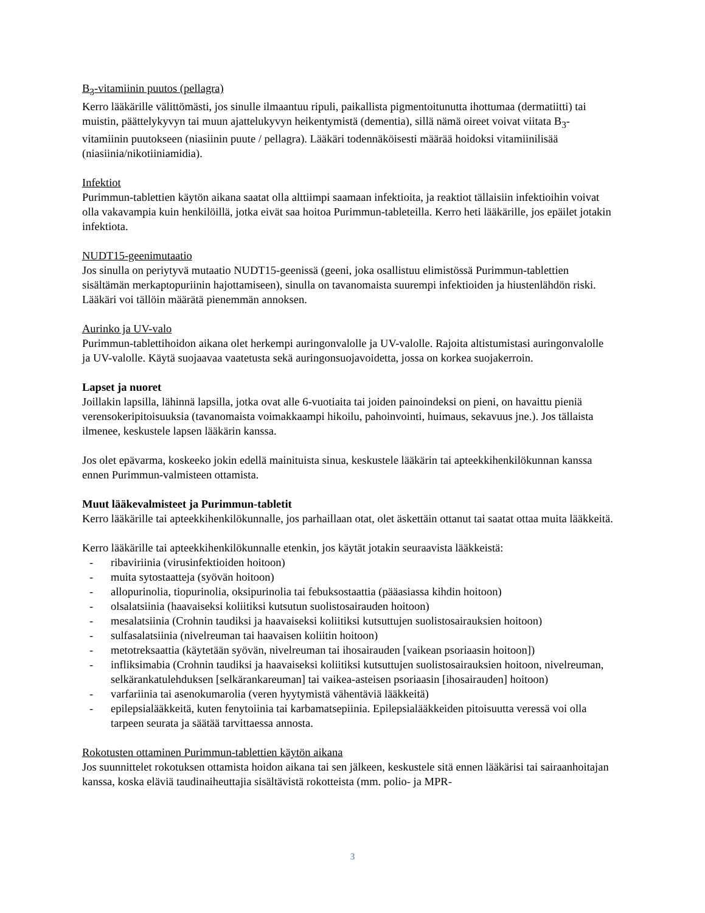B<sub>3</sub>-vitamiinin puutos (pellagra)
Kerro lääkärille välittömästi, jos sinulle ilmaantuu ripuli, paikallista pigmentoitunutta ihottumaa (dermatiitti) tai muistin, päättelykyvyn tai muun ajattelukyvyn heikentymistä (dementia), sillä nämä oireet voivat viitata B<sub>3</sub>-vitamiinin puutokseen (niasiinin puute / pellagra). Lääkäri todennäköisesti määrää hoidoksi vitamiinilisää (niasiinia/nikotiiniamidia).
Infektiot
Purimmun-tablettien käytön aikana saatat olla alttiimpi saamaan infektioita, ja reaktiot tällaisiin infektioihin voivat olla vakavampia kuin henkilöillä, jotka eivät saa hoitoa Purimmun-tableteilla. Kerro heti lääkärille, jos epäilet jotakin infektiota.
NUDT15-geenimutaatio
Jos sinulla on periytyvä mutaatio NUDT15-geenissä (geeni, joka osallistuu elimistössä Purimmun-tablettien sisältämän merkaptopuriinin hajottamiseen), sinulla on tavanomaista suurempi infektioiden ja hiustenlähdön riski. Lääkäri voi tällöin määrätä pienemmän annoksen.
Aurinko ja UV-valo
Purimmun-tablettihoidon aikana olet herkempi auringonvalolle ja UV-valolle. Rajoita altistumistasi auringonvalolle ja UV-valolle. Käytä suojaavaa vaatetusta sekä auringonsuojavoidetta, jossa on korkea suojakerroin.
Lapset ja nuoret
Joillakin lapsilla, lähinnä lapsilla, jotka ovat alle 6-vuotiaita tai joiden painoindeksi on pieni, on havaittu pieniä verensokeripitoisuuksia (tavanomaista voimakkaampi hikoilu, pahoinvointi, huimaus, sekavuus jne.). Jos tällaista ilmenee, keskustele lapsen lääkärin kanssa.
Jos olet epävarma, koskeeko jokin edellä mainituista sinua, keskustele lääkärin tai apteekkihenkilökunnan kanssa ennen Purimmun-valmisteen ottamista.
Muut lääkevalmisteet ja Purimmun-tabletit
Kerro lääkärille tai apteekkihenkilökunnalle, jos parhaillaan otat, olet äskettäin ottanut tai saatat ottaa muita lääkkeitä.
Kerro lääkärille tai apteekkihenkilökunnalle etenkin, jos käytät jotakin seuraavista lääkkeistä:
- ribaviriinia (virusinfektioiden hoitoon)
- muita sytostaatteja (syövän hoitoon)
- allopurinolia, tiopurinolia, oksipurinolia tai febuksostaattia (pääasiassa kihdin hoitoon)
- olsalatsiinia (haavaiseksi koliitiksi kutsutun suolistosairauden hoitoon)
- mesalatsiinia (Crohnin taudiksi ja haavaiseksi koliitiksi kutsuttujen suolistosairauksien hoitoon)
- sulfasalatsiinia (nivelreuman tai haavaisen koliitin hoitoon)
- metotreksaattia (käytetään syövän, nivelreuman tai ihosairauden [vaikean psoriaasin hoitoon])
- infliksimabia (Crohnin taudiksi ja haavaiseksi koliitiksi kutsuttujen suolistosairauksien hoitoon, nivelreuman, selkärankatulehduksen [selkärankareuman] tai vaikea-asteisen psoriaasin [ihosairauden] hoitoon)
- varfariinia tai asenokumarolia (veren hyytymistä vähentäviä lääkkeitä)
- epilepsialääkkeitä, kuten fenytoiinia tai karbamatsepiinia. Epilepsialääkkeiden pitoisuutta veressä voi olla tarpeen seurata ja säätää tarvittaessa annosta.
Rokotusten ottaminen Purimmun-tablettien käytön aikana
Jos suunnittelet rokotuksen ottamista hoidon aikana tai sen jälkeen, keskustele sitä ennen lääkärisi tai sairaanhoitajan kanssa, koska eläviä taudinaiheuttajia sisältävistä rokotteista (mm. polio- ja MPR-
3